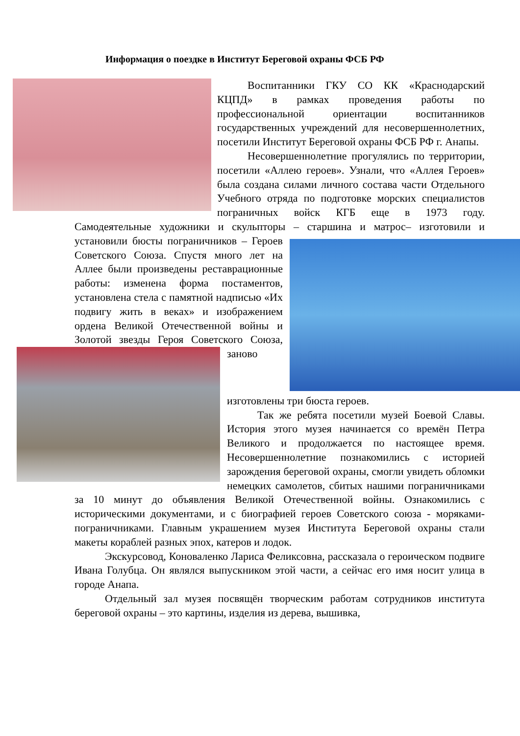Информация о поездке в Институт Береговой охраны ФСБ РФ
Воспитанники ГКУ СО КК «Краснодарский КЦПД» в рамках проведения работы по профессиональной ориентации воспитанников государственных учреждений для несовершеннолетних, посетили Институт Береговой охраны ФСБ РФ г. Анапы.
Несовершеннолетние прогулялись по территории, посетили «Аллею героев». Узнали, что «Аллея Героев» была создана силами личного состава части Отдельного Учебного отряда по подготовке морских специалистов пограничных войск КГБ еще в 1973 году. Самодеятельные художники и скульпторы – старшина и матрос– изготовили и установили бюсты пограничников – Героев Советского Союза. Спустя много лет на Аллее были произведены реставрационные работы: изменена форма постаментов, установлена стела с памятной надписью «Их подвигу жить в веках» и изображением ордена Великой Отечественной войны и Золотой звезды Героя Советского Союза, заново изготовлены три бюста героев.
Так же ребята посетили музей Боевой Славы. История этого музея начинается со времён Петра Великого и продолжается по настоящее время. Несовершеннолетние познакомились с историей зарождения береговой охраны, смогли увидеть обломки немецких самолетов, сбитых нашими пограничниками за 10 минут до объявления Великой Отечественной войны. Ознакомились с историческими документами, и с биографией героев Советского союза - моряками-пограничниками. Главным украшением музея Института Береговой охраны стали макеты кораблей разных эпох, катеров и лодок.
Экскурсовод, Коноваленко Лариса Феликсовна, рассказала о героическом подвиге Ивана Голубца. Он являлся выпускником этой части, а сейчас его имя носит улица в городе Анапа.
Отдельный зал музея посвящён творческим работам сотрудников института береговой охраны – это картины, изделия из дерева, вышивка,